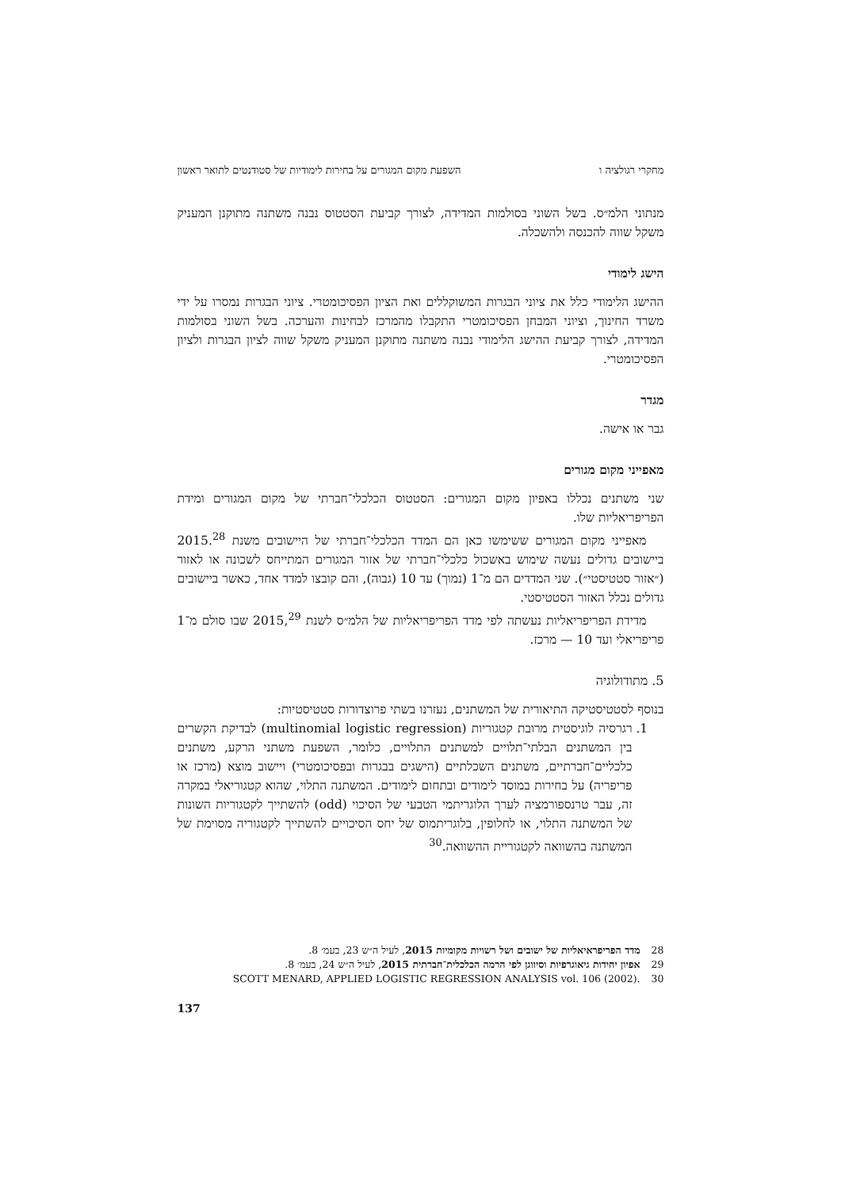מחקרי רגולציה ו השפעת מקום המגורים על בחירות לימודיות של סטודנטים לתואר ראשון
מנתוני הלמ״ס. בשל השוני בסולמות המדידה, לצורך קביעת הסטטוס נבנה משתנה מתוקנן המעניק משקל שווה להכנסה ולהשכלה.
הישג לימודי
ההישג הלימודי כלל את ציוני הבגרות המשוקללים ואת הציון הפסיכומטרי. ציוני הבגרות נמסרו על ידי משרד החינוך, וציוני המבחן הפסיכומטרי התקבלו מהמרכז לבחינות והערכה. בשל השוני בסולמות המדידה, לצורך קביעת ההישג הלימודי נבנה משתנה מתוקנן המעניק משקל שווה לציון הבגרות ולציון הפסיכומטרי.
מגדר
גבר או אישה.
מאפייני מקום מגורים
שני משתנים נכללו באפיון מקום המגורים: הסטטוס הכלכלי־חברתי של מקום המגורים ומידת הפריפריאליות שלו.
מאפייני מקום המגורים ששימשו כאן הם המדד הכלכלי־חברתי של היישובים משנת 2015.<sup>28</sup> ביישובים גדולים נעשה שימוש באשכול כלכלי־חברתי של אזור המגורים המתייחס לשכונה או לאזור (״אזור סטטיסטי״). שני המדדים הם מ־1 (נמוך) עד 10 (גבוה), והם קובצו למדד אחד, כאשר ביישובים גדולים נכלל האזור הסטטיסטי.
מדידת הפריפריאליות נעשתה לפי מדד הפריפריאליות של הלמ״ס לשנת 2015,<sup>29</sup> שבו סולם מ־1 פריפריאלי ועד 10 — מרכז.
5. מתודולוגיה
בנוסף לסטטיסטיקה התיאורית של המשתנים, נעזרנו בשתי פרוצדורות סטטיסטיות:
1. רגרסיה לוגיסטית מרובת קטגוריות (multinomial logistic regression) לבדיקת הקשרים בין המשתנים הבלתי־תלויים למשתנים התלויים, כלומר, השפעת משתני הרקע, משתנים כלכליים־חברתיים, משתנים השכלתיים (הישגים בבגרות ובפסיכומטרי) ויישוב מוצא (מרכז או פריפריה) על בחירות במוסד לימודים ובתחום לימודים. המשתנה התלוי, שהוא קטגוריאלי במקרה זה, עבר טרנספורמציה לערך הלוגריתמי הטבעי של הסיכוי (odd) להשתייך לקטגוריות השונות של המשתנה התלוי, או לחלופין, בלוגריתמוס של יחס הסיכויים להשתייך לקטגוריה מסוימת של המשתנה בהשוואה לקטגוריית ההשוואה.<sup>30</sup>
28 מדד הפריפראיאליות של ישובים ושל רשויות מקומיות 2015, לעיל ה״ש 23, בעמ׳ 8.
29 אפיון יחידות גיאוגרפיות וסיווגן לפי הרמה הכלכלית־חברתית 2015, לעיל ה״ש 24, בעמ׳ 8.
30 .SCOTT MENARD, APPLIED LOGISTIC REGRESSION ANALYSIS vol. 106 (2002)
137